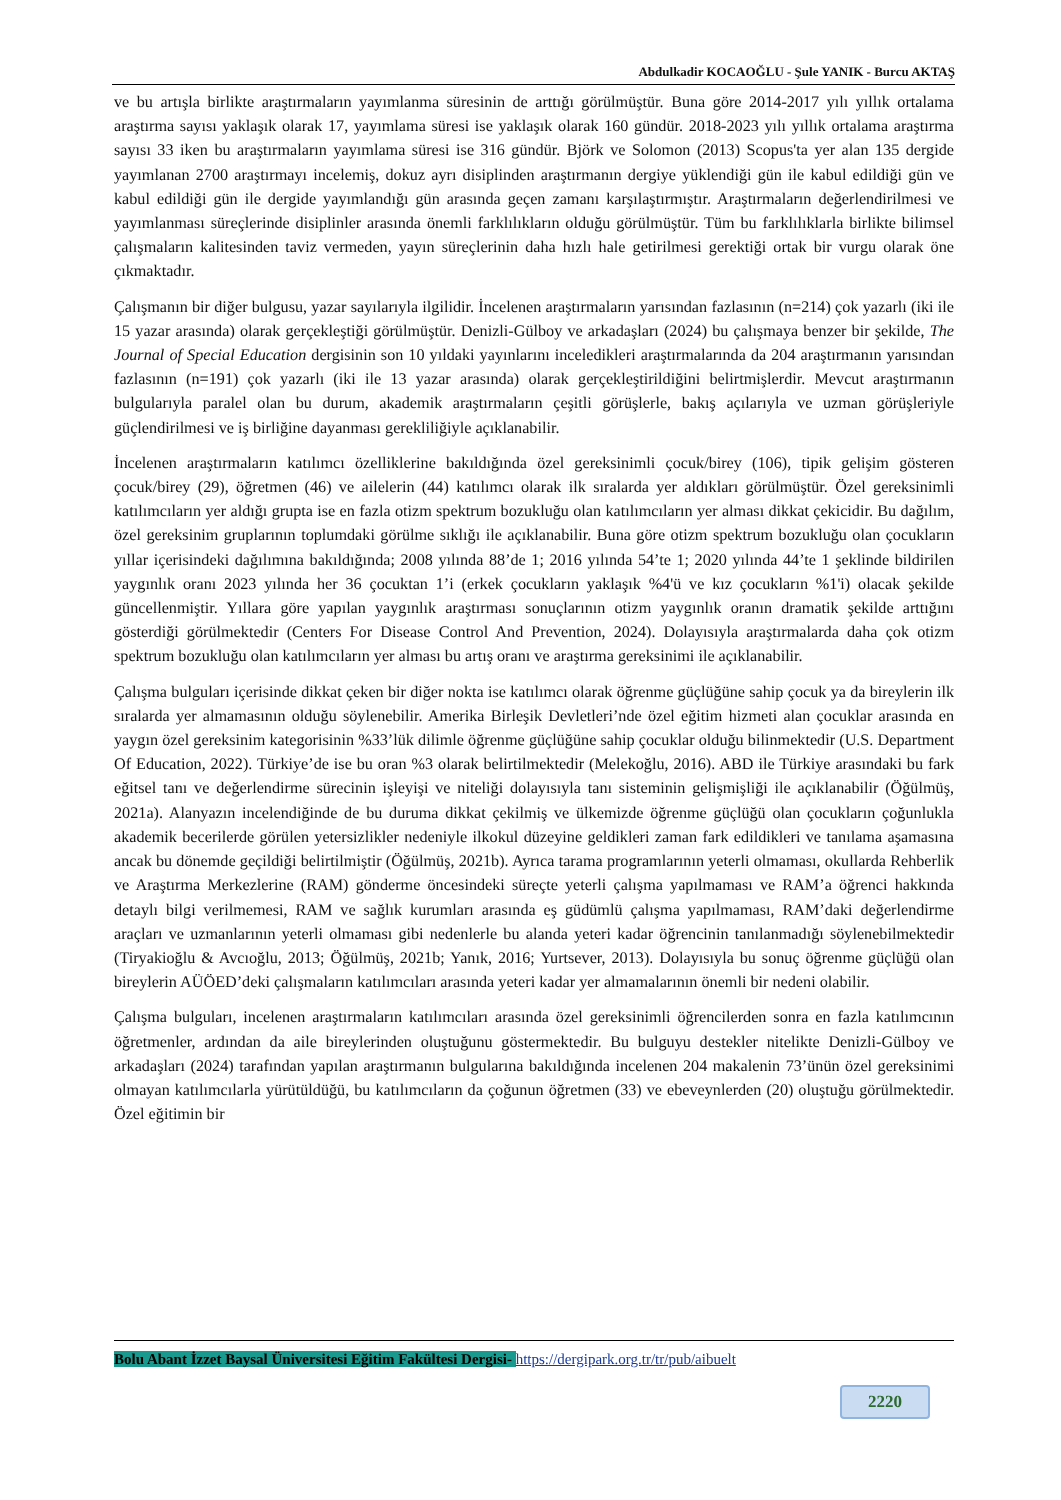Abdulkadir KOCAOĞLU - Şule YANIK - Burcu AKTAŞ
ve bu artışla birlikte araştırmaların yayımlanma süresinin de arttığı görülmüştür. Buna göre 2014-2017 yılı yıllık ortalama araştırma sayısı yaklaşık olarak 17, yayımlama süresi ise yaklaşık olarak 160 gündür. 2018-2023 yılı yıllık ortalama araştırma sayısı 33 iken bu araştırmaların yayımlama süresi ise 316 gündür. Björk ve Solomon (2013) Scopus'ta yer alan 135 dergide yayımlanan 2700 araştırmayı incelemiş, dokuz ayrı disiplinden araştırmanın dergiye yüklendiği gün ile kabul edildiği gün ve kabul edildiği gün ile dergide yayımlandığı gün arasında geçen zamanı karşılaştırmıştır. Araştırmaların değerlendirilmesi ve yayımlanması süreçlerinde disiplinler arasında önemli farklılıkların olduğu görülmüştür. Tüm bu farklılıklarla birlikte bilimsel çalışmaların kalitesinden taviz vermeden, yayın süreçlerinin daha hızlı hale getirilmesi gerektiği ortak bir vurgu olarak öne çıkmaktadır.
Çalışmanın bir diğer bulgusu, yazar sayılarıyla ilgilidir. İncelenen araştırmaların yarısından fazlasının (n=214) çok yazarlı (iki ile 15 yazar arasında) olarak gerçekleştiği görülmüştür. Denizli-Gülboy ve arkadaşları (2024) bu çalışmaya benzer bir şekilde, The Journal of Special Education dergisinin son 10 yıldaki yayınlarını inceledikleri araştırmalarında da 204 araştırmanın yarısından fazlasının (n=191) çok yazarlı (iki ile 13 yazar arasında) olarak gerçekleştirildiğini belirtmişlerdir. Mevcut araştırmanın bulgularıyla paralel olan bu durum, akademik araştırmaların çeşitli görüşlerle, bakış açılarıyla ve uzman görüşleriyle güçlendirilmesi ve iş birliğine dayanması gerekliliğiyle açıklanabilir.
İncelenen araştırmaların katılımcı özelliklerine bakıldığında özel gereksinimli çocuk/birey (106), tipik gelişim gösteren çocuk/birey (29), öğretmen (46) ve ailelerin (44) katılımcı olarak ilk sıralarda yer aldıkları görülmüştür. Özel gereksinimli katılımcıların yer aldığı grupta ise en fazla otizm spektrum bozukluğu olan katılımcıların yer alması dikkat çekicidir. Bu dağılım, özel gereksinim gruplarının toplumdaki görülme sıklığı ile açıklanabilir. Buna göre otizm spektrum bozukluğu olan çocukların yıllar içerisindeki dağılımına bakıldığında; 2008 yılında 88’de 1; 2016 yılında 54’te 1; 2020 yılında 44’te 1 şeklinde bildirilen yaygınlık oranı 2023 yılında her 36 çocuktan 1’i (erkek çocukların yaklaşık %4'ü ve kız çocukların %1'i) olacak şekilde güncellenmiştir. Yıllara göre yapılan yaygınlık araştırması sonuçlarının otizm yaygınlık oranın dramatik şekilde arttığını gösterdiği görülmektedir (Centers For Disease Control And Prevention, 2024). Dolayısıyla araştırmalarda daha çok otizm spektrum bozukluğu olan katılımcıların yer alması bu artış oranı ve araştırma gereksinimi ile açıklanabilir.
Çalışma bulguları içerisinde dikkat çeken bir diğer nokta ise katılımcı olarak öğrenme güçlüğüne sahip çocuk ya da bireylerin ilk sıralarda yer almamasının olduğu söylenebilir. Amerika Birleşik Devletleri’nde özel eğitim hizmeti alan çocuklar arasında en yaygın özel gereksinim kategorisinin %33’lük dilimle öğrenme güçlüğüne sahip çocuklar olduğu bilinmektedir (U.S. Department Of Education, 2022). Türkiye’de ise bu oran %3 olarak belirtilmektedir (Melekoğlu, 2016). ABD ile Türkiye arasındaki bu fark eğitsel tanı ve değerlendirme sürecinin işleyişi ve niteliği dolayısıyla tanı sisteminin gelişmişliği ile açıklanabilir (Öğülmüş, 2021a). Alanyazın incelendiğinde de bu duruma dikkat çekilmiş ve ülkemizde öğrenme güçlüğü olan çocukların çoğunlukla akademik becerilerde görülen yetersizlikler nedeniyle ilkokul düzeyine geldikleri zaman fark edildikleri ve tanılama aşamasına ancak bu dönemde geçildiği belirtilmiştir (Öğülmüş, 2021b). Ayrıca tarama programlarının yeterli olmaması, okullarda Rehberlik ve Araştırma Merkezlerine (RAM) gönderme öncesindeki süreçte yeterli çalışma yapılmaması ve RAM’a öğrenci hakkında detaylı bilgi verilmemesi, RAM ve sağlık kurumları arasında eş güdümlü çalışma yapılmaması, RAM’daki değerlendirme araçları ve uzmanlarının yeterli olmaması gibi nedenlerle bu alanda yeteri kadar öğrencinin tanılanmadığı söylenebilmektedir (Tiryakioğlu & Avcıoğlu, 2013; Öğülmüş, 2021b; Yanık, 2016; Yurtsever, 2013). Dolayısıyla bu sonuç öğrenme güçlüğü olan bireylerin AÜÖED’deki çalışmaların katılımcıları arasında yeteri kadar yer almamalarının önemli bir nedeni olabilir.
Çalışma bulguları, incelenen araştırmaların katılımcıları arasında özel gereksinimli öğrencilerden sonra en fazla katılımcının öğretmenler, ardından da aile bireylerinden oluştuğunu göstermektedir. Bu bulguyu destekler nitelikte Denizli-Gülboy ve arkadaşları (2024) tarafından yapılan araştırmanın bulgularına bakıldığında incelenen 204 makalenin 73’ünün özel gereksinimi olmayan katılımcılarla yürütüldüğü, bu katılımcıların da çoğunun öğretmen (33) ve ebeveynlerden (20) oluştuğu görülmektedir. Özel eğitimin bir
Bolu Abant İzzet Baysal Üniversitesi Eğitim Fakültesi Dergisi- https://dergipark.org.tr/tr/pub/aibuelt
2220